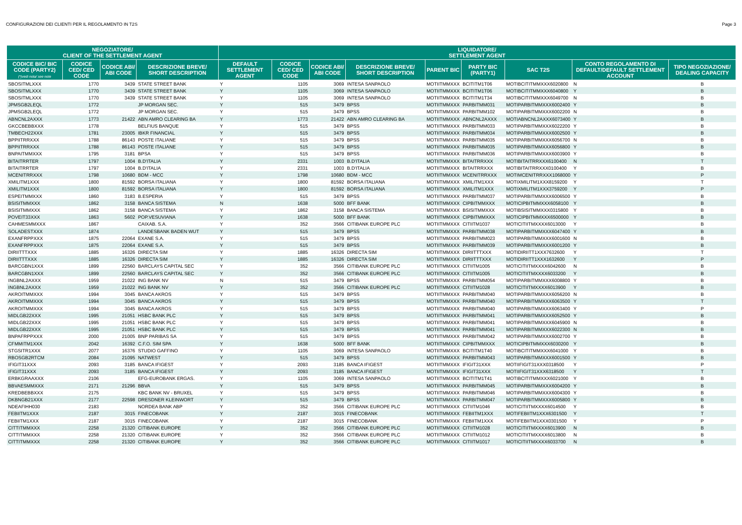CONFIGURAZIONI DEI CLIENTI PER IL REGOLAMENTO IN T2S Page 3
| NEGOZIATORE/ CLIENT OF THE SETTLEMENT AGENT | | | | LIQUIDATORE/ SETTLEMENT AGENT | | | | | | | | |
| --- | --- | --- | --- | --- | --- | --- | --- | --- | --- | --- | --- | --- |
| CODICE BIC/ BIC CODE (PARTY2) (*)vedi nota/ see note | CODICE CED/ CED CODE | CODICE ABI/ ABI CODE | DESCRIZIONE BREVE/ SHORT DESCRIPTION | DEFAULT SETTLEMENT AGENT | CODICE CED/ CED CODE | CODICE ABI/ ABI CODE | DESCRIZIONE BREVE/ SHORT DESCRIPTION | PARENT BIC | PARTY BIC (PARTY1) | SAC T2S | CONTO REGOLAMENTO DI DEFAULT/DEFAULT SETTLEMENT ACCOUNT | TIPO NEGOZIAZIONE/ DEALING CAPACITY |
| SBOSITMLXXX | 1770 | 3439 | STATE STREET BANK | Y | 1105 | 3069 | INTESA SANPAOLO | MOTIITMMXXX | BCITITM1T06 | MOTIBCITITMMXXX6020800 | N | B |
| SBOSITMLXXX | 1770 | 3439 | STATE STREET BANK | Y | 1105 | 3069 | INTESA SANPAOLO | MOTIITMMXXX | BCITITM1T06 | MOTIBCITITMMXXX6040800 | Y | B |
| SBOSITMLXXX | 1770 | 3439 | STATE STREET BANK | Y | 1105 | 3069 | INTESA SANPAOLO | MOTIITMMXXX | BCITITM1T34 | MOTIBCITITMMXXX6049700 | N | B |
| JPMSGB2LEQL | 1772 | | JP MORGAN SEC. | Y | 515 | 3479 | BPSS | MOTIITMMXXX | PARBITMM031 | MOTIPARBITMMXXX6002400 | Y | B |
| JPMSGB2LEQL | 1772 | | JP MORGAN SEC. | Y | 515 | 3479 | BPSS | MOTIITMMXXX | PARBITMM102 | MOTIPARBITMMXXX6002200 | N | B |
| ABNCNL2AXXX | 1773 | 21422 | ABN AMRO CLEARING BA | Y | 1773 | 21422 | ABN AMRO CLEARING BA | MOTIITMMXXX | ABNCNL2AXXX | MOTIABNCNL2AXXX6073400 | Y | B |
| GKCCBEBBXXX | 1778 | | BELFIUS BANQUE | Y | 515 | 3479 | BPSS | MOTIITMMXXX | PARBITMM033 | MOTIPARBITMMXXX6022200 | Y | B |
| TMBECH22XXX | 1781 | 23005 | IBKR FINANCIAL | Y | 515 | 3479 | BPSS | MOTIITMMXXX | PARBITMM034 | MOTIPARBITMMXXX6002500 | Y | B |
| BPPIITRRXXX | 1788 | 86143 | POSTE ITALIANE | Y | 515 | 3479 | BPSS | MOTIITMMXXX | PARBITMM035 | MOTIPARBITMMXXX6056700 | N | B |
| BPPIITRRXXX | 1788 | 86143 | POSTE ITALIANE | Y | 515 | 3479 | BPSS | MOTIITMMXXX | PARBITMM035 | MOTIPARBITMMXXX6056800 | Y | B |
| BNPAITMMXXX | 1795 | 3181 | BPSA | Y | 515 | 3479 | BPSS | MOTIITMMXXX | PARBITMM036 | MOTIPARBITMMXXX6003900 | Y | B |
| BITAITRRTER | 1797 | 1004 | B.D'ITALIA | Y | 2331 | 1003 | B.D'ITALIA | MOTIITMMXXX | BITAITRRXXX | MOTIBITAITRRXXX6100400 | N | T |
| BITAITRRTER | 1797 | 1004 | B.D'ITALIA | Y | 2331 | 1003 | B.D'ITALIA | MOTIITMMXXX | BITAITRRXXX | MOTIBITAITRRXXX0100400 | Y | B |
| MCENITRRXXX | 1798 | 10680 | BDM - MCC | Y | 1798 | 10680 | BDM - MCC | MOTIITMMXXX | MCENITRRXXX | MOTIMCENITRRXXX1068000 | Y | P |
| XMILITM1XXX | 1800 | 81592 | BORSA ITALIANA | Y | 1800 | 81592 | BORSA ITALIANA | MOTIITMMXXX | XMILITM1XXX | MOTIXMILITM1XXX8159200 | Y | T |
| XMILITM1XXX | 1800 | 81592 | BORSA ITALIANA | Y | 1800 | 81592 | BORSA ITALIANA | MOTIITMMXXX | XMILITM1XXX | MOTIXMILITM1XXX3759200 | Y | P |
| ESPEITMMXXX | 1860 | 3183 | B.ESPERIA | Y | 515 | 3479 | BPSS | MOTIITMMXXX | PARBITMM037 | MOTIPARBITMMXXX6006500 | Y | B |
| BSISITMMXXX | 1862 | 3158 | BANCA SISTEMA | N | 1638 | 5000 | BFF BANK | MOTIITMMXXX | CIPBITMMXXX | MOTICIPBITMMXXX6058100 | Y | B |
| BSISITMMXXX | 1862 | 3158 | BANCA SISTEMA | Y | 1862 | 3158 | BANCA SISTEMA | MOTIITMMXXX | BSISITMMXXX | MOTIBSISITMMXXX0315800 | Y | B |
| POVEIT33XXX | 1863 | 5602 | POP.VESUVIANA | Y | 1638 | 5000 | BFF BANK | MOTIITMMXXX | CIPBITMMXXX | MOTICIPBITMMXXX6500000 | Y | B |
| CAHMESMMXXX | 1867 | | CAIXAB. S.A. | Y | 352 | 3566 | CITIBANK EUROPE PLC | MOTIITMMXXX | CITIITM1037 | MOTICITIITMXXXX6013000 | Y | B |
| SOLADESTXXX | 1874 | | LANDESBANK BADEN WUT | Y | 515 | 3479 | BPSS | MOTIITMMXXX | PARBITMM038 | MOTIPARBITMMXXX6047400 | Y | B |
| EXANFRPPXXX | 1875 | 22064 | EXANE S.A. | Y | 515 | 3479 | BPSS | MOTIITMMXXX | PARBITMM023 | MOTIPARBITMMXXX6001600 | N | B |
| EXANFRPPXXX | 1875 | 22064 | EXANE S.A. | Y | 515 | 3479 | BPSS | MOTIITMMXXX | PARBITMM039 | MOTIPARBITMMXXX6001200 | Y | B |
| DIRIITTTXXX | 1885 | 16326 | DIRECTA SIM | Y | 1885 | 16326 | DIRECTA SIM | MOTIITMMXXX | DIRIITTTXXX | MOTIDIRIITT1XXX7632600 | Y | T |
| DIRIITTTXXX | 1885 | 16326 | DIRECTA SIM | Y | 1885 | 16326 | DIRECTA SIM | MOTIITMMXXX | DIRIITTTXXX | MOTIDIRIITT1XXX1632600 | Y | P |
| BARCGBN1XXX | 1899 | 22560 | BARCLAYS CAPITAL SEC | Y | 352 | 3566 | CITIBANK EUROPE PLC | MOTIITMMXXX | CITIITM1005 | MOTICITIITMXXXX6042600 | N | B |
| BARCGBN1XXX | 1899 | 22560 | BARCLAYS CAPITAL SEC | Y | 352 | 3566 | CITIBANK EUROPE PLC | MOTIITMMXXX | CITIITM1005 | MOTICITIITMXXXX6033200 | Y | B |
| INGBNL2AXXX | 1959 | 21022 | ING BANK NV | N | 515 | 3479 | BPSS | MOTIITMMXXX | PARBITMM054 | MOTIPARBITMMXXX6008800 | Y | B |
| INGBNL2AXXX | 1959 | 21022 | ING BANK NV | Y | 352 | 3566 | CITIBANK EUROPE PLC | MOTIITMMXXX | CITIITM1028 | MOTICITIITMXXXX6013900 | Y | B |
| AKROITMMXXX | 1994 | 3045 | BANCA AKROS | Y | 515 | 3479 | BPSS | MOTIITMMXXX | PARBITMM040 | MOTIPARBITMMXXX6056200 | N | B |
| AKROITMMXXX | 1994 | 3045 | BANCA AKROS | Y | 515 | 3479 | BPSS | MOTIITMMXXX | PARBITMM040 | MOTIPARBITMMXXX6063500 | Y | T |
| AKROITMMXXX | 1994 | 3045 | BANCA AKROS | Y | 515 | 3479 | BPSS | MOTIITMMXXX | PARBITMM040 | MOTIPARBITMMXXX6063400 | Y | P |
| MIDLGB22XXX | 1995 | 21051 | HSBC BANK PLC | Y | 515 | 3479 | BPSS | MOTIITMMXXX | PARBITMM041 | MOTIPARBITMMXXX6052500 | Y | B |
| MIDLGB22XXX | 1995 | 21051 | HSBC BANK PLC | Y | 515 | 3479 | BPSS | MOTIITMMXXX | PARBITMM041 | MOTIPARBITMMXXX6045900 | N | B |
| MIDLGB22XXX | 1995 | 21051 | HSBC BANK PLC | Y | 515 | 3479 | BPSS | MOTIITMMXXX | PARBITMM041 | MOTIPARBITMMXXX6022300 | N | B |
| BNPAFRPPXXX | 2000 | 21005 | BNP PARIBAS SA | Y | 515 | 3479 | BPSS | MOTIITMMXXX | PARBITMM042 | MOTIPARBITMMXXX6002700 | Y | B |
| CFMMITM1XXX | 2042 | 16392 | C.F.O. SIM SPA | Y | 1638 | 5000 | BFF BANK | MOTIITMMXXX | CIPBITMMXXX | MOTICIPBITMMXXX6030200 | Y | B |
| STGSITR1XXX | 2077 | 16376 | STUDIO GAFFINO | Y | 1105 | 3069 | INTESA SANPAOLO | MOTIITMMXXX | BCITITM1T40 | MOTIBCITITMMXXX6041000 | Y | B |
| RBOSGB2RTCM | 2084 | 21095 | NATWEST | Y | 515 | 3479 | BPSS | MOTIITMMXXX | PARBITMM043 | MOTIPARBITMMXXX6001500 | Y | B |
| IFIGIT31XXX | 2093 | 3185 | BANCA IFIGEST | Y | 2093 | 3185 | BANCA IFIGEST | MOTIITMMXXX | IFIGIT31XXX | MOTIIFIGIT31XXX0318500 | Y | P |
| IFIGIT31XXX | 2093 | 3185 | BANCA IFIGEST | Y | 2093 | 3185 | BANCA IFIGEST | MOTIITMMXXX | IFIGIT31XXX | MOTIIFIGIT31XXX6318500 | Y | T |
| ERBKGRAAXXX | 2106 | | EFG-EUROBANK ERGAS. | Y | 1105 | 3069 | INTESA SANPAOLO | MOTIITMMXXX | BCITITM1T41 | MOTIBCITITMMXXX6021000 | Y | B |
| BBVAESMMXXX | 2171 | 21296 | BBVA | Y | 515 | 3479 | BPSS | MOTIITMMXXX | PARBITMM045 | MOTIPARBITMMXXX6004200 | Y | B |
| KREDBEBBXXX | 2175 | | KBC BANK NV - BRUXEL | Y | 515 | 3479 | BPSS | MOTIITMMXXX | PARBITMM046 | MOTIPARBITMMXXX6004300 | Y | B |
| DKBNGB21XXX | 2177 | 22598 | DRESDNER KLEINWORT | Y | 515 | 3479 | BPSS | MOTIITMMXXX | PARBITMM047 | MOTIPARBITMMXXX6005800 | Y | B |
| NDEAFIHH030 | 2183 | | NORDEA BANK ABP | Y | 352 | 3566 | CITIBANK EUROPE PLC | MOTIITMMXXX | CITIITM1046 | MOTICITIITMXXXX6014500 | Y | B |
| FEBIITM1XXX | 2187 | 3015 | FINECOBANK | Y | 2187 | 3015 | FINECOBANK | MOTIITMMXXX | FEBIITM1XXX | MOTIFEBIITM1XXX6301500 | Y | T |
| FEBIITM1XXX | 2187 | 3015 | FINECOBANK | Y | 2187 | 3015 | FINECOBANK | MOTIITMMXXX | FEBIITM1XXX | MOTIFEBIITM1XXX0301500 | Y | P |
| CITTITMMXXX | 2258 | 21320 | CITIBANK EUROPE | Y | 352 | 3566 | CITIBANK EUROPE PLC | MOTIITMMXXX | CITIITM1028 | MOTICITIITMXXXX6013900 | N | B |
| CITTITMMXXX | 2258 | 21320 | CITIBANK EUROPE | Y | 352 | 3566 | CITIBANK EUROPE PLC | MOTIITMMXXX | CITIITM1012 | MOTICITIITMXXXX6013800 | N | B |
| CITTITMMXXX | 2258 | 21320 | CITIBANK EUROPE | Y | 352 | 3566 | CITIBANK EUROPE PLC | MOTIITMMXXX | CITIITM1017 | MOTICITIITMXXXX6033700 | N | B |